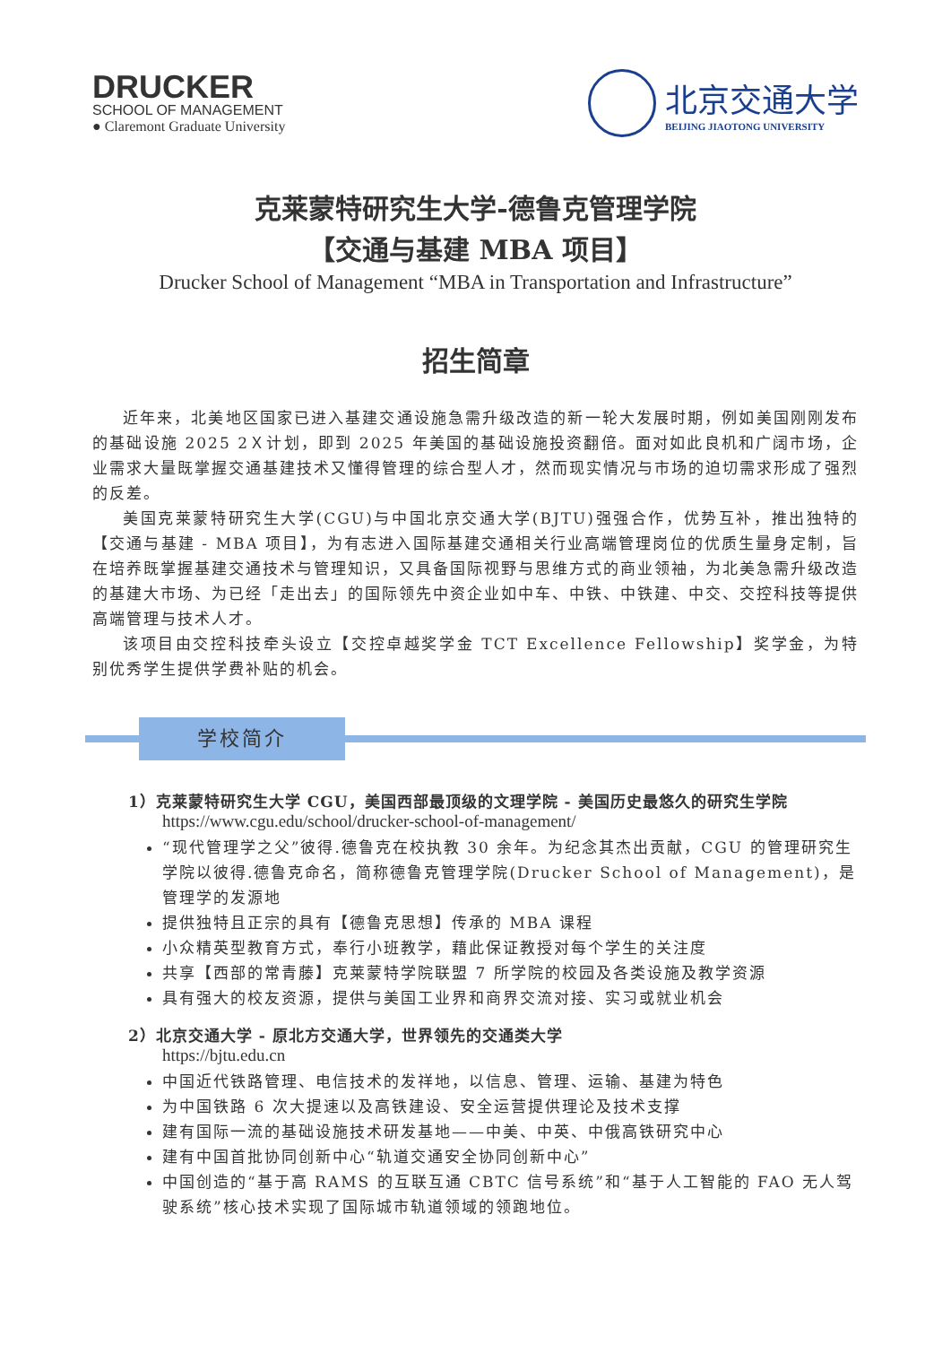DRUCKER
SCHOOL OF MANAGEMENT
● Claremont Graduate University
北京交通大学
BEIJING JIAOTONG UNIVERSITY
克莱蒙特研究生大学-德鲁克管理学院
【交通与基建 MBA 项目】
Drucker School of Management “MBA in Transportation and Infrastructure”
招生简章
近年来，北美地区国家已进入基建交通设施急需升级改造的新一轮大发展时期，例如美国刚刚发布的基础设施 2025 2Ｘ计划，即到 2025 年美国的基础设施投资翻倍。面对如此良机和广阔市场，企业需求大量既掌握交通基建技术又懂得管理的综合型人才，然而现实情况与市场的迫切需求形成了强烈的反差。
美国克莱蒙特研究生大学(CGU)与中国北京交通大学(BJTU)强强合作，优势互补，推出独特的【交通与基建 - MBA 项目】，为有志进入国际基建交通相关行业高端管理岗位的优质生量身定制，旨在培养既掌握基建交通技术与管理知识，又具备国际视野与思维方式的商业领袖，为北美急需升级改造的基建大市场、为已经「走出去」的国际领先中资企业如中车、中铁、中铁建、中交、交控科技等提供高端管理与技术人才。
该项目由交控科技牵头设立【交控卓越奖学金 TCT Excellence Fellowship】奖学金，为特别优秀学生提供学费补贴的机会。
学校简介
1）克莱蒙特研究生大学 CGU，美国西部最顶级的文理学院 - 美国历史最悠久的研究生学院
https://www.cgu.edu/school/drucker-school-of-management/
“现代管理学之父”彼得.德鲁克在校执教 30 余年。为纪念其杰出贡献，CGU 的管理研究生学院以彼得.德鲁克命名，简称德鲁克管理学院(Drucker School of Management)，是管理学的发源地
提供独特且正宗的具有【德鲁克思想】传承的 MBA 课程
小众精英型教育方式，奉行小班教学，藉此保证教授对每个学生的关注度
共享【西部的常青藤】克莱蒙特学院联盟 7 所学院的校园及各类设施及教学资源
具有强大的校友资源，提供与美国工业界和商界交流对接、实习或就业机会
2）北京交通大学 - 原北方交通大学，世界领先的交通类大学
https://bjtu.edu.cn
中国近代铁路管理、电信技术的发祥地，以信息、管理、运输、基建为特色
为中国铁路 6 次大提速以及高铁建设、安全运营提供理论及技术支撑
建有国际一流的基础设施技术研发基地——中美、中英、中俄高铁研究中心
建有中国首批协同创新中心“轨道交通安全协同创新中心”
中国创造的“基于高 RAMS 的互联互通 CBTC 信号系统”和“基于人工智能的 FAO 无人驾驶系统”核心技术实现了国际城市轨道领域的领跑地位。